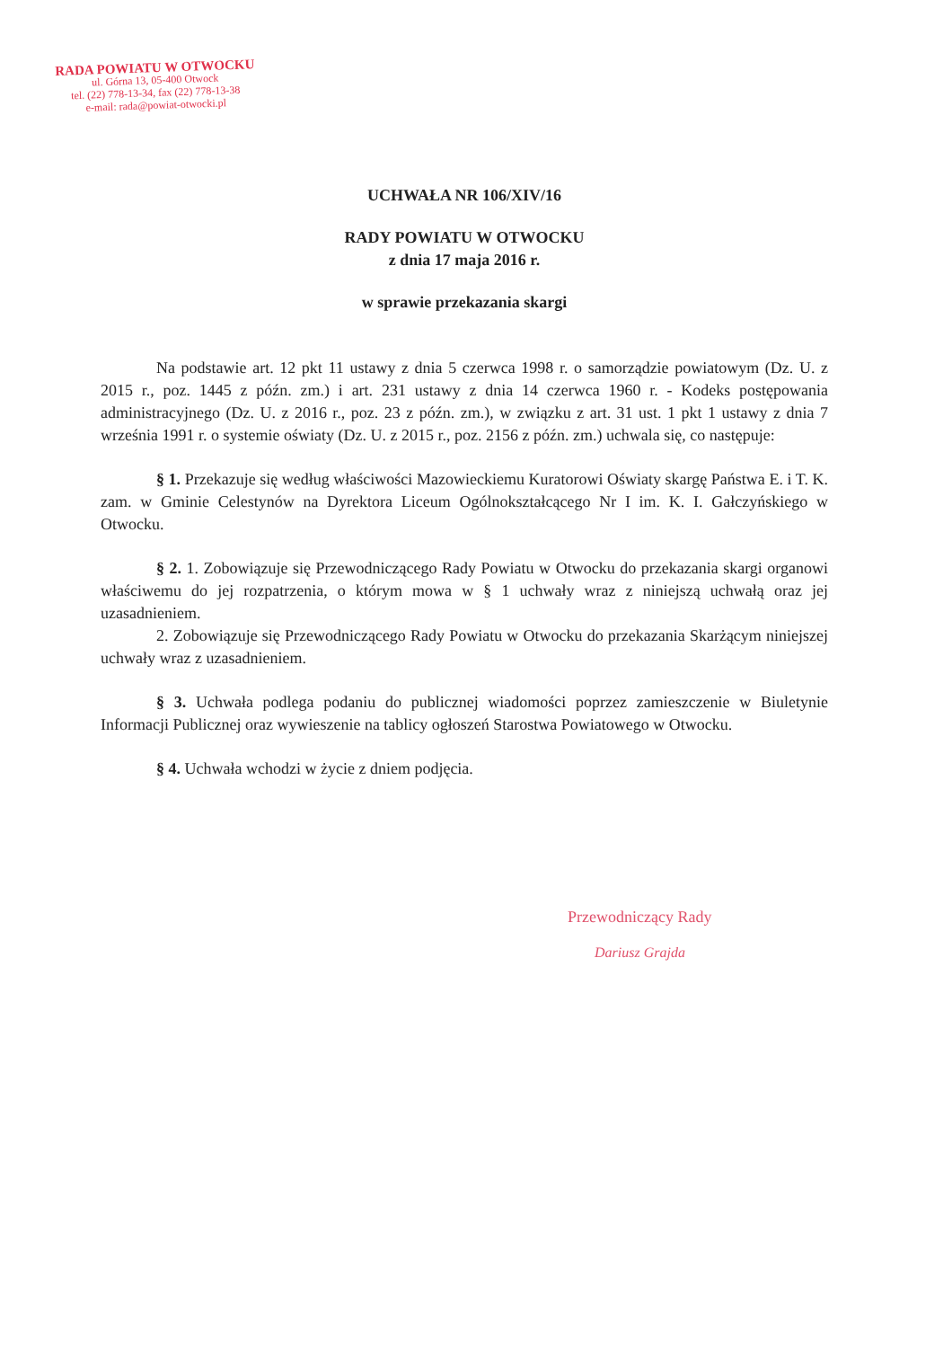RADA POWIATU W OTWOCKU
ul. Górna 13, 05-400 Otwock
tel. (22) 778-13-34, fax (22) 778-13-38
e-mail: rada@powiat-otwocki.pl
UCHWAŁA NR 106/XIV/16
RADY POWIATU W OTWOCKU
z dnia 17 maja 2016 r.
w sprawie przekazania skargi
Na podstawie art. 12 pkt 11 ustawy z dnia 5 czerwca 1998 r. o samorządzie powiatowym (Dz. U. z 2015 r., poz. 1445 z późn. zm.) i art. 231 ustawy z dnia 14 czerwca 1960 r. - Kodeks postępowania administracyjnego (Dz. U. z 2016 r., poz. 23 z późn. zm.), w związku z art. 31 ust. 1 pkt 1 ustawy z dnia 7 września 1991 r. o systemie oświaty (Dz. U. z 2015 r., poz. 2156 z późn. zm.) uchwala się, co następuje:
§ 1. Przekazuje się według właściwości Mazowieckiemu Kuratorowi Oświaty skargę Państwa E. i T. K. zam. w Gminie Celestynów na Dyrektora Liceum Ogólnokształcącego Nr I im. K. I. Gałczyńskiego w Otwocku.
§ 2. 1. Zobowiązuje się Przewodniczącego Rady Powiatu w Otwocku do przekazania skargi organowi właściwemu do jej rozpatrzenia, o którym mowa w § 1 uchwały wraz z niniejszą uchwałą oraz jej uzasadnieniem.
2. Zobowiązuje się Przewodniczącego Rady Powiatu w Otwocku do przekazania Skarżącym niniejszej uchwały wraz z uzasadnieniem.
§ 3. Uchwała podlega podaniu do publicznej wiadomości poprzez zamieszczenie w Biuletynie Informacji Publicznej oraz wywieszenie na tablicy ogłoszeń Starostwa Powiatowego w Otwocku.
§ 4. Uchwała wchodzi w życie z dniem podjęcia.
Przewodniczący Rady
Dariusz Grajda